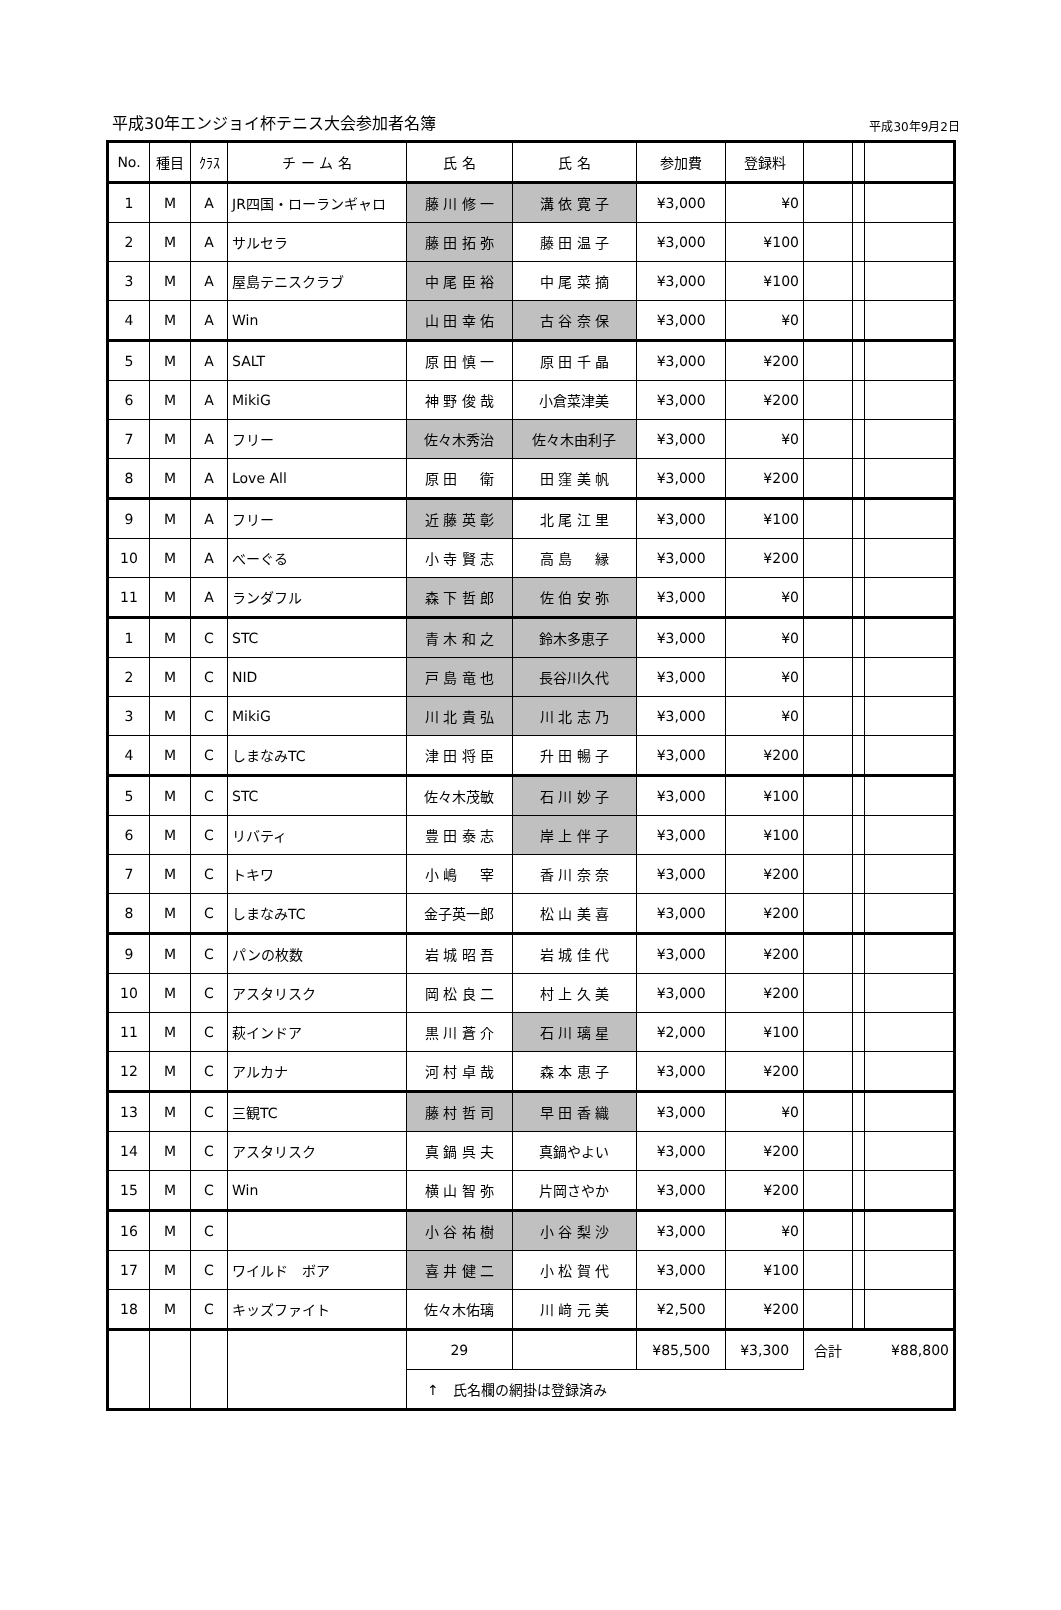平成30年エンジョイ杯テニス大会参加者名簿 平成30年9月2日
| No. | 種目 | ｸﾗｽ | チ ー ム 名 | 氏 名 | 氏 名 | 参加費 | 登録料 | | | |
| --- | --- | --- | --- | --- | --- | --- | --- | --- | --- | --- |
| 1 | M | A | JR四国・ローランギャロ | 藤 川 修 一 | 溝 依 寛 子 | ¥3,000 | ¥0 | | | |
| 2 | M | A | サルセラ | 藤 田 拓 弥 | 藤 田 温 子 | ¥3,000 | ¥100 | | | |
| 3 | M | A | 屋島テニスクラブ | 中 尾 臣 裕 | 中 尾 菜 摘 | ¥3,000 | ¥100 | | | |
| 4 | M | A | Win | 山 田 幸 佑 | 古 谷 奈 保 | ¥3,000 | ¥0 | | | |
| 5 | M | A | SALT | 原 田 慎 一 | 原 田 千 晶 | ¥3,000 | ¥200 | | | |
| 6 | M | A | MikiG | 神 野 俊 哉 | 小倉菜津美 | ¥3,000 | ¥200 | | | |
| 7 | M | A | フリー | 佐々木秀治 | 佐々木由利子 | ¥3,000 | ¥0 | | | |
| 8 | M | A | Love All | 原 田 衛 | 田 窪 美 帆 | ¥3,000 | ¥200 | | | |
| 9 | M | A | フリー | 近 藤 英 彰 | 北 尾 江 里 | ¥3,000 | ¥100 | | | |
| 10 | M | A | べーぐる | 小 寺 賢 志 | 高 島 縁 | ¥3,000 | ¥200 | | | |
| 11 | M | A | ランダフル | 森 下 哲 郎 | 佐 伯 安 弥 | ¥3,000 | ¥0 | | | |
| 1 | M | C | STC | 青 木 和 之 | 鈴木多恵子 | ¥3,000 | ¥0 | | | |
| 2 | M | C | NID | 戸 島 竜 也 | 長谷川久代 | ¥3,000 | ¥0 | | | |
| 3 | M | C | MikiG | 川 北 貴 弘 | 川 北 志 乃 | ¥3,000 | ¥0 | | | |
| 4 | M | C | しまなみTC | 津 田 将 臣 | 升 田 暢 子 | ¥3,000 | ¥200 | | | |
| 5 | M | C | STC | 佐々木茂敏 | 石 川 妙 子 | ¥3,000 | ¥100 | | | |
| 6 | M | C | リバティ | 豊 田 泰 志 | 岸 上 伴 子 | ¥3,000 | ¥100 | | | |
| 7 | M | C | トキワ | 小 嶋 宰 | 香 川 奈 奈 | ¥3,000 | ¥200 | | | |
| 8 | M | C | しまなみTC | 金子英一郎 | 松 山 美 喜 | ¥3,000 | ¥200 | | | |
| 9 | M | C | パンの枚数 | 岩 城 昭 吾 | 岩 城 佳 代 | ¥3,000 | ¥200 | | | |
| 10 | M | C | アスタリスク | 岡 松 良 二 | 村 上 久 美 | ¥3,000 | ¥200 | | | |
| 11 | M | C | 萩インドア | 黒 川 蒼 介 | 石 川 璃 星 | ¥2,000 | ¥100 | | | |
| 12 | M | C | アルカナ | 河 村 卓 哉 | 森 本 恵 子 | ¥3,000 | ¥200 | | | |
| 13 | M | C | 三観TC | 藤 村 哲 司 | 早 田 香 織 | ¥3,000 | ¥0 | | | |
| 14 | M | C | アスタリスク | 真 鍋 呉 夫 | 真鍋やよい | ¥3,000 | ¥200 | | | |
| 15 | M | C | Win | 横 山 智 弥 | 片岡さやか | ¥3,000 | ¥200 | | | |
| 16 | M | C | | 小 谷 祐 樹 | 小 谷 梨 沙 | ¥3,000 | ¥0 | | | |
| 17 | M | C | ワイルド ボア | 喜 井 健 二 | 小 松 賀 代 | ¥3,000 | ¥100 | | | |
| 18 | M | C | キッズファイト | 佐々木佑璃 | 川 﨑 元 美 | ¥2,500 | ¥200 | | | |
| | | | | 29 | | ¥85,500 | ¥3,300 | 合計 | | ¥88,800 |
| | | | | ↑ 氏名欄の網掛は登録済み | | | | | | |